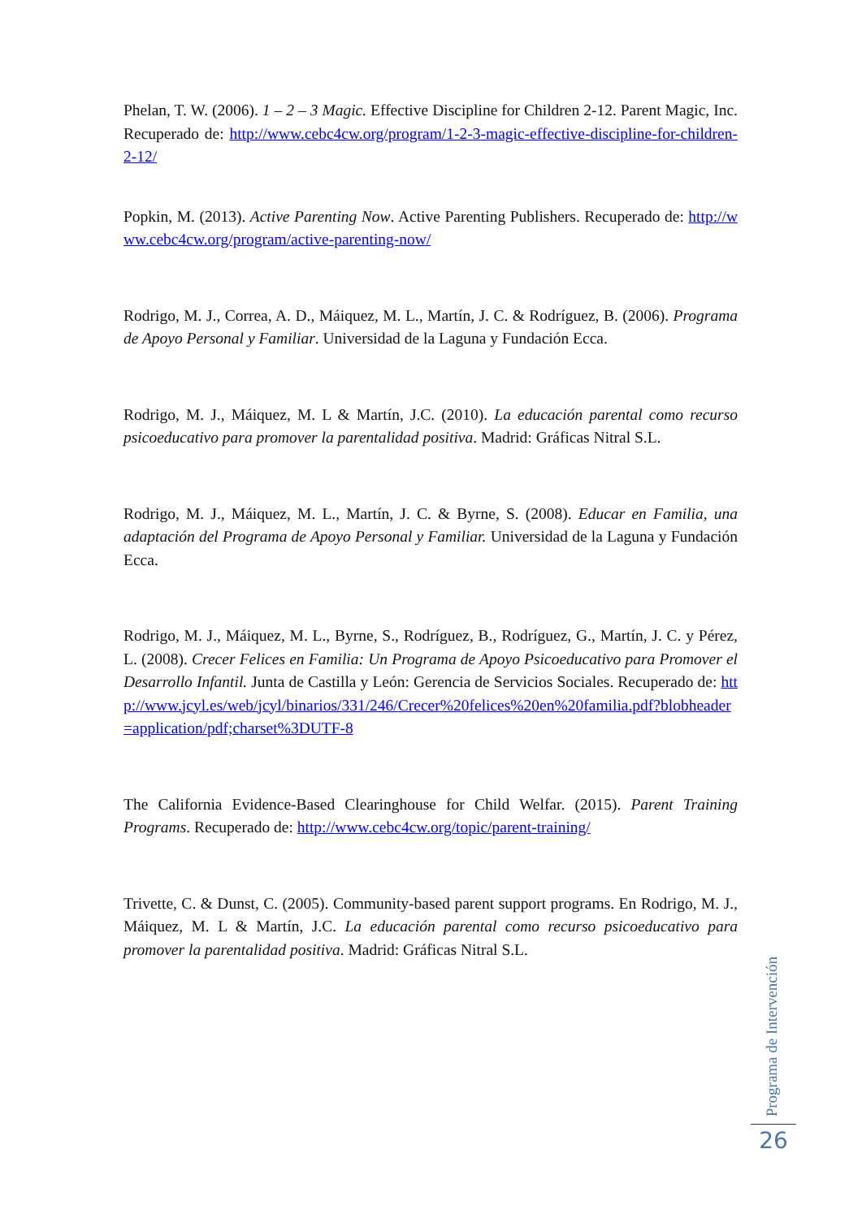Phelan, T. W. (2006). 1 – 2 – 3 Magic. Effective Discipline for Children 2-12. Parent Magic, Inc. Recuperado de: http://www.cebc4cw.org/program/1-2-3-magic-effective-discipline-for-children-2-12/
Popkin, M. (2013). Active Parenting Now. Active Parenting Publishers. Recuperado de: http://www.cebc4cw.org/program/active-parenting-now/
Rodrigo, M. J., Correa, A. D., Máiquez, M. L., Martín, J. C. & Rodríguez, B. (2006). Programa de Apoyo Personal y Familiar. Universidad de la Laguna y Fundación Ecca.
Rodrigo, M. J., Máiquez, M. L & Martín, J.C. (2010). La educación parental como recurso psicoeducativo para promover la parentalidad positiva. Madrid: Gráficas Nitral S.L.
Rodrigo, M. J., Máiquez, M. L., Martín, J. C. & Byrne, S. (2008). Educar en Familia, una adaptación del Programa de Apoyo Personal y Familiar. Universidad de la Laguna y Fundación Ecca.
Rodrigo, M. J., Máiquez, M. L., Byrne, S., Rodríguez, B., Rodríguez, G., Martín, J. C. y Pérez, L. (2008). Crecer Felices en Familia: Un Programa de Apoyo Psicoeducativo para Promover el Desarrollo Infantil. Junta de Castilla y León: Gerencia de Servicios Sociales. Recuperado de: http://www.jcyl.es/web/jcyl/binarios/331/246/Crecer%20felices%20en%20familia.pdf?blobheader=application/pdf;charset%3DUTF-8
The California Evidence-Based Clearinghouse for Child Welfar. (2015). Parent Training Programs. Recuperado de: http://www.cebc4cw.org/topic/parent-training/
Trivette, C. & Dunst, C. (2005). Community-based parent support programs. En Rodrigo, M. J., Máiquez, M. L & Martín, J.C. La educación parental como recurso psicoeducativo para promover la parentalidad positiva. Madrid: Gráficas Nitral S.L.
Programa de Intervención
26